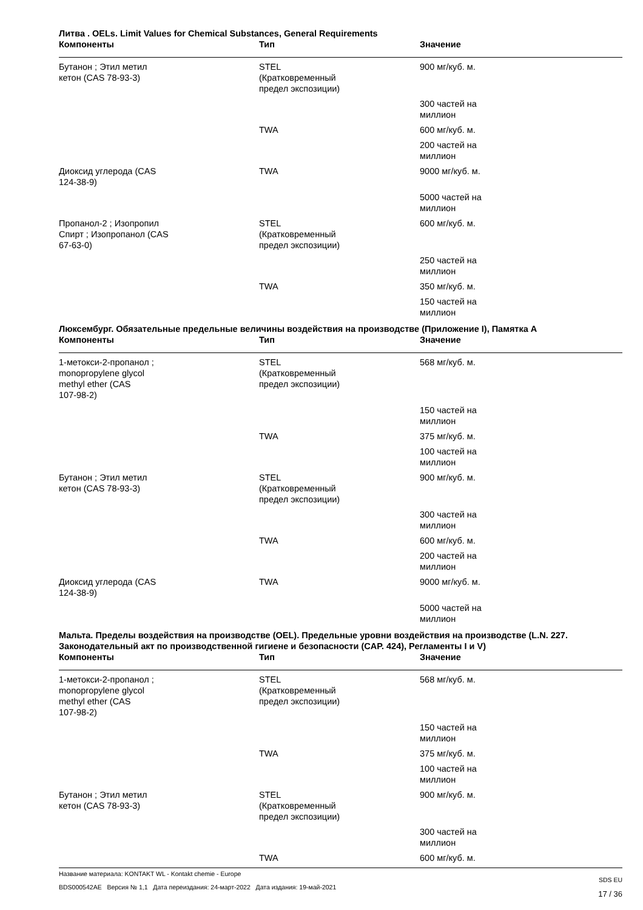Литва . OELs. Limit Values for Chemical Substances, General Requirements
| Компоненты | Тип | Значение |
| --- | --- | --- |
| Бутанон ; Этил метил кетон (CAS 78-93-3) | STEL (Кратковременный предел экспозиции) | 900 мг/куб. м. |
| | | 300 частей на миллион |
| | TWA | 600 мг/куб. м. |
| | | 200 частей на миллион |
| Диоксид углерода (CAS 124-38-9) | TWA | 9000 мг/куб. м. |
| | | 5000 частей на миллион |
| Пропанол-2 ; Изопропил Спирт ; Изопропанол (CAS 67-63-0) | STEL (Кратковременный предел экспозиции) | 600 мг/куб. м. |
| | | 250 частей на миллион |
| | TWA | 350 мг/куб. м. |
| | | 150 частей на миллион |
Люксембург. Обязательные предельные величины воздействия на производстве (Приложение I), Памятка A
| Компоненты | Тип | Значение |
| --- | --- | --- |
| 1-метокси-2-пропанол ; monopropylene glycol methyl ether (CAS 107-98-2) | STEL (Кратковременный предел экспозиции) | 568 мг/куб. м. |
| | | 150 частей на миллион |
| | TWA | 375 мг/куб. м. |
| | | 100 частей на миллион |
| Бутанон ; Этил метил кетон (CAS 78-93-3) | STEL (Кратковременный предел экспозиции) | 900 мг/куб. м. |
| | | 300 частей на миллион |
| | TWA | 600 мг/куб. м. |
| | | 200 частей на миллион |
| Диоксид углерода (CAS 124-38-9) | TWA | 9000 мг/куб. м. |
| | | 5000 частей на миллион |
Мальта. Пределы воздействия на производстве (OEL). Предельные уровни воздействия на производстве (L.N. 227. Законодательный акт по производственной гигиене и безопасности (CAP. 424), Регламенты I и V)
| Компоненты | Тип | Значение |
| --- | --- | --- |
| 1-метокси-2-пропанол ; monopropylene glycol methyl ether (CAS 107-98-2) | STEL (Кратковременный предел экспозиции) | 568 мг/куб. м. |
| | | 150 частей на миллион |
| | TWA | 375 мг/куб. м. |
| | | 100 частей на миллион |
| Бутанон ; Этил метил кетон (CAS 78-93-3) | STEL (Кратковременный предел экспозиции) | 900 мг/куб. м. |
| | | 300 частей на миллион |
| | TWA | 600 мг/куб. м. |
Название материала: KONTAKT WL - Kontakt chemie - Europe
BDS000542AE Версия № 1,1 Дата переиздания: 24-март-2022 Дата издания: 19-май-2021
SDS EU
17 / 36